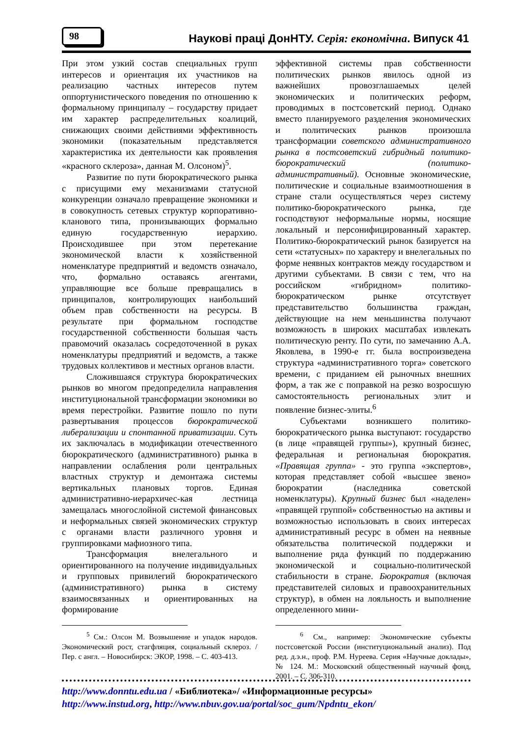98
Наукові праці ДонНТУ. Серія: економічна. Випуск 41
При этом узкий состав специальных групп интересов и ориентация их участников на реализацию частных интересов путем оппортунистического поведения по отношению к формальному принципалу – государству придает им характер распределительных коалиций, снижающих своими действиями эффективность экономики (показательным представляется характеристика их деятельности как проявления «красного склероза», данная М. Олсоном)<sup>5</sup>.
Развитие по пути бюрократического рынка с присущими ему механизмами статусной конкуренции означало превращение экономики и в совокупность сетевых структур корпоративно-кланового типа, пронизывающих формально единую государственную иерархию. Происходившее при этом перетекание экономической власти к хозяйственной номенклатуре предприятий и ведомств означало, что, формально оставаясь агентами, управляющие все больше превращались в принципалов, контролирующих наибольший объем прав собственности на ресурсы. В результате при формальном господстве государственной собственности большая часть правомочий оказалась сосредоточенной в руках номенклатуры предприятий и ведомств, а также трудовых коллективов и местных органов власти.
Сложившаяся структура бюрократических рынков во многом предопределила направления институциональной трансформации экономики во время перестройки. Развитие пошло по пути развертывания процессов бюрократической либерализации и спонтанной приватизации. Суть их заключалась в модификации отечественного бюрократического (административного) рынка в направлении ослабления роли центральных властных структур и демонтажа системы вертикальных плановых торгов. Единая административно-иерархичес-кая лестница замещалась многослойной системой финансовых и неформальных связей экономических структур с органами власти различного уровня и группировками мафиозного типа.
Трансформация внелегального и ориентированного на получение индивидуальных и групповых привилегий бюрократического (административного) рынка в систему взаимосвязанных и ориентированных на формирование
<sup>5</sup> См.: Олсон М. Возвышение и упадок народов. Экономический рост, стагфляция, социальный склероз. / Пер. с англ. – Новосибирск: ЭКОР, 1998. – С. 403-413.
эффективной системы прав собственности политических рынков явилось одной из важнейших провозглашаемых целей экономических и политических реформ, проводимых в постсоветский период. Однако вместо планируемого разделения экономических и политических рынков произошла трансформации советского административного рынка в постсоветский гибридный политико-бюрократический (политико-административный). Основные экономические, политические и социальные взаимоотношения в стране стали осуществляться через систему политико-бюрократического рынка, где господствуют неформальные нормы, носящие локальный и персонифицированный характер. Политико-бюрократический рынок базируется на сети «статусных» по характеру и внелегальных по форме неявных контрактов между государством и другими субъектами. В связи с тем, что на российском «гибридном» политико-бюрократическом рынке отсутствует представительство большинства граждан, действующие на нем меньшинства получают возможность в широких масштабах извлекать политическую ренту. По сути, по замечанию А.А. Яковлева, в 1990-е гг. была воспроизведена структура «административного торга» советского времени, с приданием ей рыночных внешних форм, а так же с поправкой на резко возросшую самостоятельность региональных элит и появление бизнес-элиты.<sup>6</sup>
Субъектами возникшего политико-бюрократического рынка выступают: государство (в лице «правящей группы»), крупный бизнес, федеральная и региональная бюрократия. «Правящая группа» - это группа «экспертов», которая представляет собой «высшее звено» бюрократии (наследника советской номенклатуры). Крупный бизнес был «наделен» «правящей группой» собственностью на активы и возможностью использовать в своих интересах административный ресурс в обмен на неявные обязательства политической поддержки и выполнение ряда функций по поддержанию экономической и социально-политической стабильности в стране. Бюрократия (включая представителей силовых и правоохранительных структур), в обмен на лояльность и выполнение определенного мини-
<sup>6</sup> См., например: Экономические субъекты постсоветской России (институциональный анализ). Под ред. д.э.н., проф. Р.М. Нуреева. Серия «Научные доклады», № 124. М.: Московский общественный научный фонд, 2001. – С. 306-310.
http://www.donntu.edu.ua / «Библиотека»/ «Информационные ресурсы»
http://www.instud.org, http://www.nbuv.gov.ua/portal/soc_gum/Npdntu_ekon/